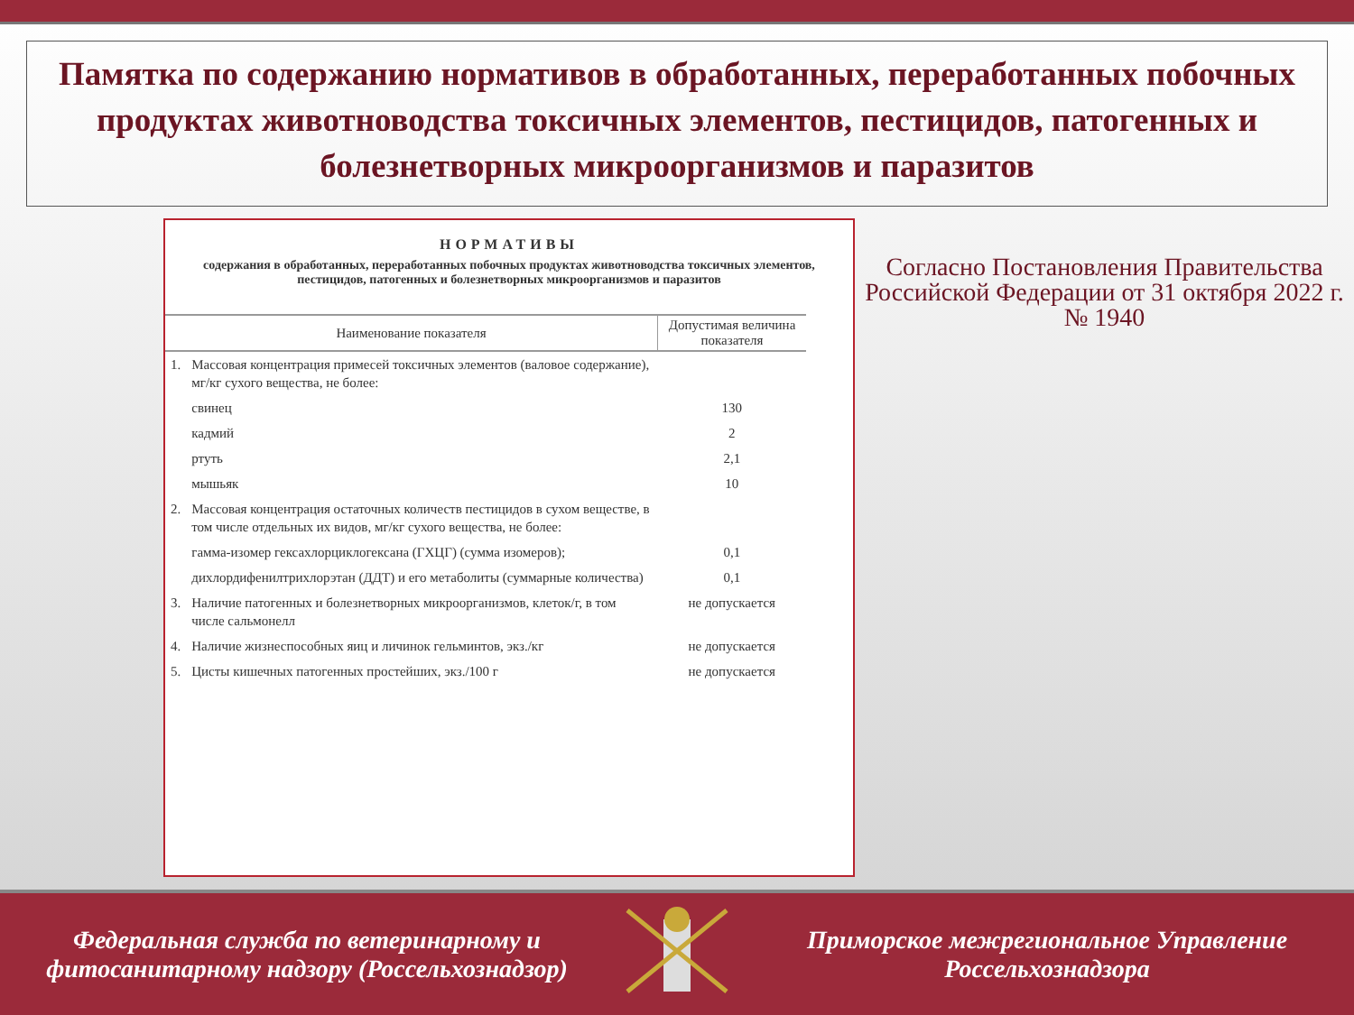Памятка по содержанию нормативов в обработанных, переработанных побочных продуктах животноводства токсичных элементов, пестицидов, патогенных и болезнетворных микроорганизмов и паразитов
НОРМАТИВЫ
содержания в обработанных, переработанных побочных продуктах животноводства токсичных элементов, пестицидов, патогенных и болезнетворных микроорганизмов и паразитов
| Наименование показателя | | Допустимая величина показателя |
| --- | --- | --- |
| 1. | Массовая концентрация примесей токсичных элементов (валовое содержание), мг/кг сухого вещества, не более: | |
| | свинец | 130 |
| | кадмий | 2 |
| | ртуть | 2,1 |
| | мышьяк | 10 |
| 2. | Массовая концентрация остаточных количеств пестицидов в сухом веществе, в том числе отдельных их видов, мг/кг сухого вещества, не более: | |
| | гамма-изомер гексахлорциклогексана (ГХЦГ) (сумма изомеров); | 0,1 |
| | дихлордифенилтрихлорэтан (ДДТ) и его метаболиты (суммарные количества) | 0,1 |
| 3. | Наличие патогенных и болезнетворных микроорганизмов, клеток/г, в том числе сальмонелл | не допускается |
| 4. | Наличие жизнеспособных яиц и личинок гельминтов, экз./кг | не допускается |
| 5. | Цисты кишечных патогенных простейших, экз./100 г | не допускается |
Согласно Постановления Правительства Российской Федерации от 31 октября 2022 г. № 1940
Федеральная служба по ветеринарному и фитосанитарному надзору (Россельхознадзор)
Приморское межрегиональное Управление Россельхознадзора